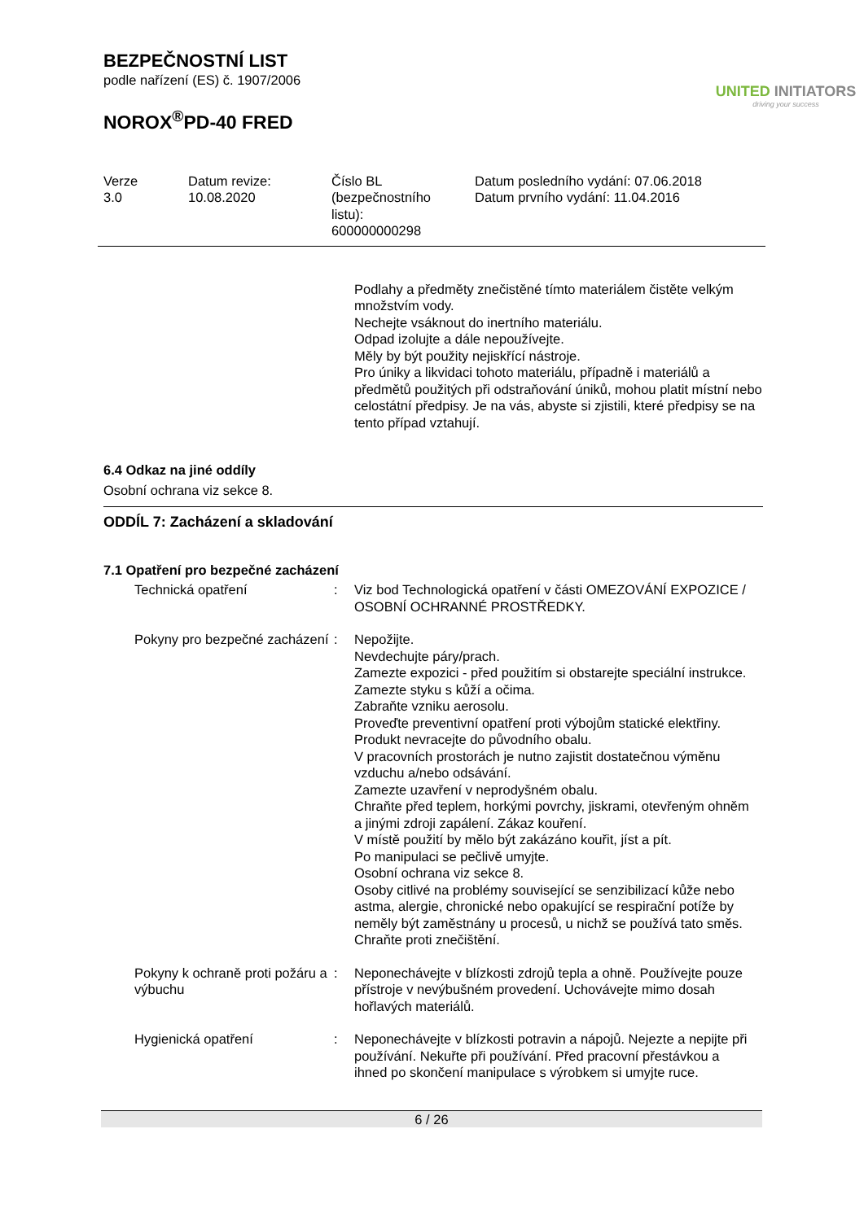BEZPEČNOSTNÍ LIST
podle nařízení (ES) č. 1907/2006
NOROX<sup>®</sup>PD-40 FRED
UNITED INITIATORS
driving your success
| Verze 3.0 | Datum revize: 10.08.2020 | Číslo BL (bezpečnostního listu): 600000000298 | Datum posledního vydání: 07.06.2018 Datum prvního vydání: 11.04.2016 |
Podlahy a předměty znečistěné tímto materiálem čistěte velkým množstvím vody.
Nechejte vsáknout do inertního materiálu.
Odpad izolujte a dále nepoužívejte.
Měly by být použity nejiskřící nástroje.
Pro úniky a likvidaci tohoto materiálu, případně i materiálů a předmětů použitých při odstraňování úniků, mohou platit místní nebo celostátní předpisy. Je na vás, abyste si zjistili, které předpisy se na tento případ vztahují.
6.4 Odkaz na jiné oddíly
Osobní ochrana viz sekce 8.
ODDÍL 7: Zacházení a skladování
7.1 Opatření pro bezpečné zacházení
| Technická opatření | : | Viz bod Technologická opatření v části OMEZOVÁNÍ EXPOZICE / OSOBNÍ OCHRANNÉ PROSTŘEDKY. |
| Pokyny pro bezpečné zacházení | : | Nepožijte. Nevdechujte páry/prach. Zamezte expozici - před použitím si obstarejte speciální instrukce. Zamezte styku s kůží a očima. Zabraňte vzniku aerosolu. Proveďte preventivní opatření proti výbojům statické elektřiny. Produkt nevracejte do původního obalu. V pracovních prostorách je nutno zajistit dostatečnou výměnu vzduchu a/nebo odsávání. Zamezte uzavření v neprodyšném obalu. Chraňte před teplem, horkými povrchy, jiskrami, otevřeným ohněm a jinými zdroji zapálení. Zákaz kouření. V místě použití by mělo být zakázáno kouřit, jíst a pít. Po manipulaci se pečlivě umyjte. Osobní ochrana viz sekce 8. Osoby citlivé na problémy související se senzibilizací kůže nebo astma, alergie, chronické nebo opakující se respirační potíže by neměly být zaměstnány u procesů, u nichž se používá tato směs. Chraňte proti znečištění. |
| Pokyny k ochraně proti požáru a výbuchu | : | Neponechávejte v blízkosti zdrojů tepla a ohně. Používejte pouze přístroje v nevýbušném provedení. Uchovávejte mimo dosah hořlavých materiálů. |
| Hygienická opatření | : | Neponechávejte v blízkosti potravin a nápojů. Nejezte a nepijte při používání. Nekuřte při používání. Před pracovní přestávkou a ihned po skončení manipulace s výrobkem si umyjte ruce. |
6 / 26